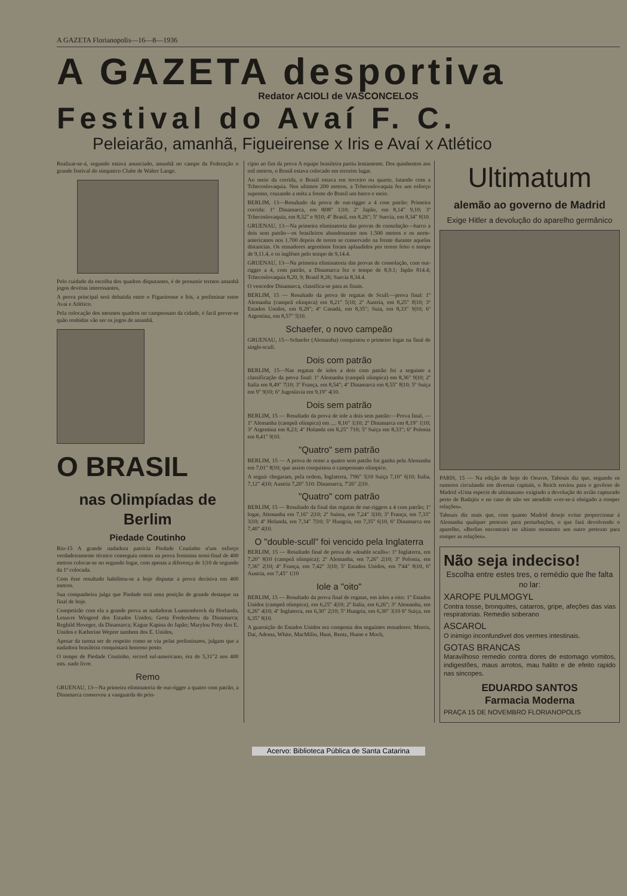A GAZETA Florianopolis—16—8—1936
A GAZETA desportiva
Redator ACIOLI de VASCONCELOS
Festival do Avaí F. C.
Peleiarão, amanhã, Figueirense x Iris e Avaí x Atlético
Realizar-se-á, segundo estava anunciado, amanhã no campo da Federação o grande festival do simpatico Clube de Walter Lange.
Pelo cuidado da escolha dos quadros disputantes, é de presumir termos amanhã jogos devéras interessantes,
A prova principal será debatida entre o Figueirense e Iris, a preliminar entre Avaí e Atlético.
Pela colocação dos mesmos quadros no campeonato da cidade, é facil prever-se quão renhidas vão ser os jogos de amanhã.
O BRASIL
nas Olimpíadas de Berlim
Piedade Coutinho
Rio-15 A grande nadadora patricia Piedade Coutinho n'um esforço verdadeiramente técnico conseguiu ontem na prova feminina semi-final de 400 metros colocar-se no segundo logar, com apenas a diferença de 1|10 de segundo da 1ª colocada.
Com êsse resultado habilitou-se a hoje disputar a prova decisiva em 400 metros.
Sua companheira julga que Piedade terá uma posição de grande destaque na final de hoje.
Competirão com ela a grande prova as nadadoras Luastembrock da Horlanda, Lesuvre Wingord dos Estados Unidos; Greta Fredershreu da Dinamarca; Reghild Hoveger, da Dinamarca; Kague Kapina do Japão; Marylou Petty dos E. Unidos e Katherine Weprer tambem dos E. Unidos,
Apesar da turma ser de respeito como se viu pelas preliminares, julgam que a nadadora brasileira conquistará honroso posto.
O tempo de Piedade Coutinho, record sul-americano, éra de 5,31"2 nos 400 mts. nado livre.
Remo
GRUENAU, 13—Na primeira eliminatoria de out-rigger a quatro com patrão, a Dinamarca conservou a vanguarda do prin-
cipio ao fim da prova A equipe brasileira partiu lentamente. Dos quinhentos aos mil metros, o Brasil estava colocado em terceiro lugar.
Ao meio da corrida, o Brasil estava em terceiro ou quarto, lutando com a Tchecoslovaquia. Nos ultimos 200 metros, a Tchecoslovaquia fez um esforço supremo, cruzando a méta a frente do Brasil um barco e meio.
BERLIM, 13—Resultado da prova de out-rigger a 4 com patrão: Primeira corrida: 1º Dinamarca, em 8|08" 1|10; 2º Japão, em 8,14" 9,10; 3º Tchecoslovaquia, em 8,32" e 9|10; 4º Brasil, em 8,26"; 5º Suecia, em 8,34" 8|10.
GRUENAU, 13—Na primeira eliminatoria das provas de consolação—barco a dois sem patrão—os brasileiros abandonaram nos 1.500 metros e os norte-americanos nos 1.700 depois de terem se conservado na frente durante aquelas distancias. Os remadores argentinos foram aplaudidos por terem feito o tempo de 9,11.4, e os inglêses pelo tempo de 9,14.4.
GRUENAU, 13—Na primeira eliminatoria das provas de consolação, com out-rigger a 4, com patrão, a Dinamarca fez o tempo de 8,9.1; Japão 814.4; Tchecoslovaquia 8,20, 9; Brasil 8,26; Suecia 8,34.4.
O vencedor Dinamarca, classifica-se para as finais.
BERLIM, 15 — Resultado da prova de regatas de Scull:—prova final: 1º Alemanha (campeã olímpica) em 8,21" 5|10; 2º Austria, em 8,25" 8|10; 3º Estados Unidos, em 8,28"; 4º Canadá, em 8,35"; Suia, em 8,33" 9|10; 6º Argentina, em 8,57" 5|10.
Schaefer, o novo campeão
GRUENAU, 15—Schaefer (Alemanha) conquistou o primeiro logar na final de single-scull.
Dois com patrão
BERLIM, 15—Nas regatas de ioles a dois com patrão foi a seguinte a classificação da prova final: 1º Alemanha (campeã olímpica) em 8,36" 9|10; 2º Italia em 8,49" 7|10; 3º França, em 8,54"; 4º Dinamarca em 8,55" 8|10; 5º Suiça em 9" 9|10; 6º Jugoslavia em 9,19" 4|10.
Dois sem patrão
BERLIM, 15 — Resultado da prova de iole a dois sem patrão:—Prova final, —1º Alemanha (campeã olímpica) em .... 8,16" 1|10; 2º Dinamarca em 8,19" 1|10; 3º Argentina em 8,23; 4º Holanda em 8,25" 710; 5º Suiça em 8,33"; 6º Polonia em 8,41" 9|10.
"Quatro" sem patrão
BERLIM, 15 — A prova de remo a quatro sem patrão foi ganha pela Alemanha em 7,01" 8|10; que assim conquistou o campeonato olimpico.
A seguir chegaram, pela ordem, Inglaterra, 7'06" 5|10 Suiça 7,10" 6|10; Italia, 7,12" 4|10; Austria 7,20" 510: Dinamarca, 7'26" 2|10.
"Quatro" com patrão
BERLIM, 15 — Resultado da final das regatas de out-riggers a 4 com patrão; 1º logar, Alemanha em 7,16" 2|10; 2º Suissa, em 7,24" 3|10; 3º França, em 7,33" 3|10; 4º Holanda, em 7,34" 7|10; 5º Hungria, em 7,35" 6|10, 6º Dinamarca em 7,40" 4|10.
O "double-scull" foi vencido pela Inglaterra
BERLIM, 15 — Resultado final de prova de «double sculls»: 1º Inglaterra, em 7,20" 8|10 (campeã olimpica); 2º Alemanha, em 7,26" 2|10; 3º Polonia, em 7,36" 2|10; 4º França, em 7,42" 3|10; 5º Estados Unidos, em 7'44" 8|10, 6º Austria, em 7,45" 1|10
Iole a "oito"
BERLIM, 15 — Resultado da prova final de regatas, em ioles a oito: 1º Estados Unidos (campeã olimpica), em 6,25" 4|10; 2º Italia, em 6,26"; 3º Alemanha, em 6,26" 4|10; 4º Inglaterra, em 6,30" 2|10; 5º Hungria, em 6,30" 3|10 6º Suiça, em 6,35" 8|10.
A guarnição do Estados Unidos era composta dos seguintes remadores: Morris, Dai, Adema, White, MacMilin, Hunt, Rentz, Hume e Moch,
Ultimatum
alemão ao governo de Madrid
Exige Hitler a devolução do aparelho germânico
PARIS, 15 — Na edição de hoje do Oeuvre, Tabouis diz que, segundo os rumores circulando em diversas capitais, o Reich enviou para o govêrno de Madrid «Uma especie de ultimatum» exigindo a devolução do avião capturado perto de Badajóz e no caso de não ser atendido «ver-se-á obrigado a romper relações».
Tabouis diz mais que, com quanto Madrid deseje evitar proporcionar á Alemanha qualquer pretexto para perturbações, o que fará devolvendo o aparelho, «Berlim encontrará no último momento um outro pretexto para romper as relações».
Não seja indeciso!
Escolha entre estes tres, o remédio que lhe falta no lar:
XAROPE PULMOGYL
Contra tosse, bronquites, catarros, gripe, afeções das vias respiratorias. Remedio soberano
ASCAROL
O inimigo inconfundivel dos vermes intestinais.
GOTAS BRANCAS
Maravilhoso remedio contra dores de estomago vomitos, indigestões, maus arrotos, mau halito e de efeito rapido nas sincopes.
EDUARDO SANTOS
Farmacia Moderna
PRAÇA 15 DE NOVEMBRO FLORIANOPOLIS
Acervo: Biblioteca Pública de Santa Catarina